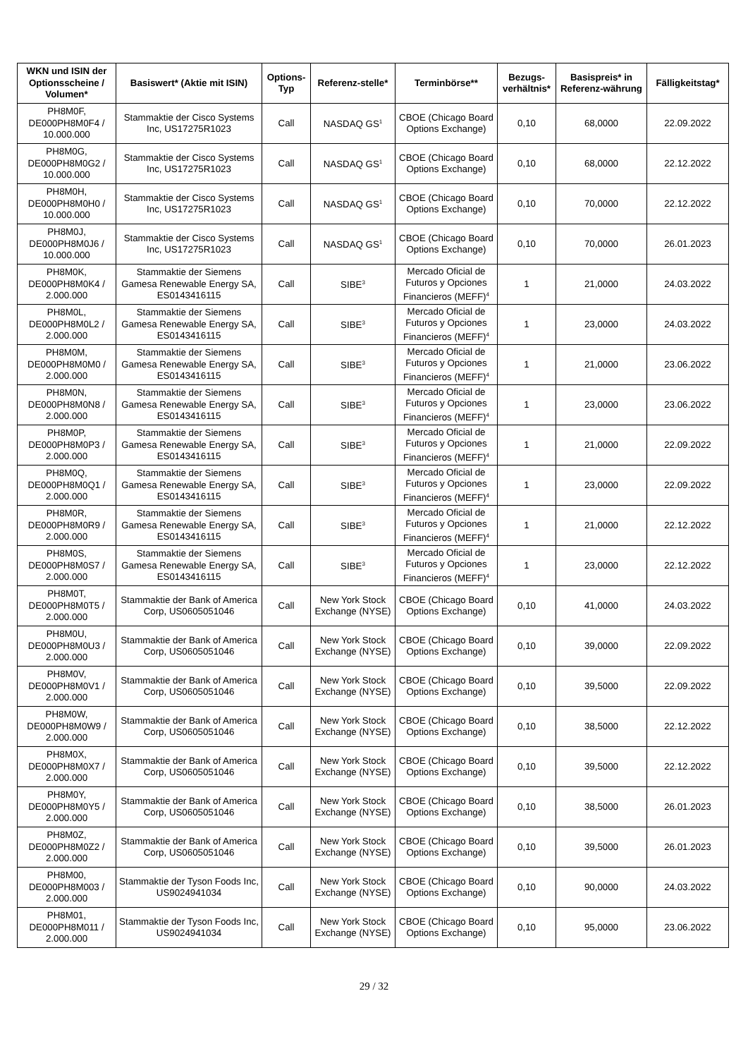| WKN und ISIN der Optionsscheine / Volumen* | Basiswert* (Aktie mit ISIN) | Options-Typ | Referenz-stelle* | Terminbörse** | Bezugs-verhältnis* | Basispreis* in Referenz-währung | Fälligkeitstag* |
| --- | --- | --- | --- | --- | --- | --- | --- |
| PH8M0F, DE000PH8M0F4 / 10.000.000 | Stammaktie der Cisco Systems Inc, US17275R1023 | Call | NASDAQ GS<sup>1</sup> | CBOE (Chicago Board Options Exchange) | 0,10 | 68,0000 | 22.09.2022 |
| PH8M0G, DE000PH8M0G2 / 10.000.000 | Stammaktie der Cisco Systems Inc, US17275R1023 | Call | NASDAQ GS<sup>1</sup> | CBOE (Chicago Board Options Exchange) | 0,10 | 68,0000 | 22.12.2022 |
| PH8M0H, DE000PH8M0H0 / 10.000.000 | Stammaktie der Cisco Systems Inc, US17275R1023 | Call | NASDAQ GS<sup>1</sup> | CBOE (Chicago Board Options Exchange) | 0,10 | 70,0000 | 22.12.2022 |
| PH8M0J, DE000PH8M0J6 / 10.000.000 | Stammaktie der Cisco Systems Inc, US17275R1023 | Call | NASDAQ GS<sup>1</sup> | CBOE (Chicago Board Options Exchange) | 0,10 | 70,0000 | 26.01.2023 |
| PH8M0K, DE000PH8M0K4 / 2.000.000 | Stammaktie der Siemens Gamesa Renewable Energy SA, ES0143416115 | Call | SIBE<sup>3</sup> | Mercado Oficial de Futuros y Opciones Financieros (MEFF)<sup>4</sup> | 1 | 21,0000 | 24.03.2022 |
| PH8M0L, DE000PH8M0L2 / 2.000.000 | Stammaktie der Siemens Gamesa Renewable Energy SA, ES0143416115 | Call | SIBE<sup>3</sup> | Mercado Oficial de Futuros y Opciones Financieros (MEFF)<sup>4</sup> | 1 | 23,0000 | 24.03.2022 |
| PH8M0M, DE000PH8M0M0 / 2.000.000 | Stammaktie der Siemens Gamesa Renewable Energy SA, ES0143416115 | Call | SIBE<sup>3</sup> | Mercado Oficial de Futuros y Opciones Financieros (MEFF)<sup>4</sup> | 1 | 21,0000 | 23.06.2022 |
| PH8M0N, DE000PH8M0N8 / 2.000.000 | Stammaktie der Siemens Gamesa Renewable Energy SA, ES0143416115 | Call | SIBE<sup>3</sup> | Mercado Oficial de Futuros y Opciones Financieros (MEFF)<sup>4</sup> | 1 | 23,0000 | 23.06.2022 |
| PH8M0P, DE000PH8M0P3 / 2.000.000 | Stammaktie der Siemens Gamesa Renewable Energy SA, ES0143416115 | Call | SIBE<sup>3</sup> | Mercado Oficial de Futuros y Opciones Financieros (MEFF)<sup>4</sup> | 1 | 21,0000 | 22.09.2022 |
| PH8M0Q, DE000PH8M0Q1 / 2.000.000 | Stammaktie der Siemens Gamesa Renewable Energy SA, ES0143416115 | Call | SIBE<sup>3</sup> | Mercado Oficial de Futuros y Opciones Financieros (MEFF)<sup>4</sup> | 1 | 23,0000 | 22.09.2022 |
| PH8M0R, DE000PH8M0R9 / 2.000.000 | Stammaktie der Siemens Gamesa Renewable Energy SA, ES0143416115 | Call | SIBE<sup>3</sup> | Mercado Oficial de Futuros y Opciones Financieros (MEFF)<sup>4</sup> | 1 | 21,0000 | 22.12.2022 |
| PH8M0S, DE000PH8M0S7 / 2.000.000 | Stammaktie der Siemens Gamesa Renewable Energy SA, ES0143416115 | Call | SIBE<sup>3</sup> | Mercado Oficial de Futuros y Opciones Financieros (MEFF)<sup>4</sup> | 1 | 23,0000 | 22.12.2022 |
| PH8M0T, DE000PH8M0T5 / 2.000.000 | Stammaktie der Bank of America Corp, US0605051046 | Call | New York Stock Exchange (NYSE) | CBOE (Chicago Board Options Exchange) | 0,10 | 41,0000 | 24.03.2022 |
| PH8M0U, DE000PH8M0U3 / 2.000.000 | Stammaktie der Bank of America Corp, US0605051046 | Call | New York Stock Exchange (NYSE) | CBOE (Chicago Board Options Exchange) | 0,10 | 39,0000 | 22.09.2022 |
| PH8M0V, DE000PH8M0V1 / 2.000.000 | Stammaktie der Bank of America Corp, US0605051046 | Call | New York Stock Exchange (NYSE) | CBOE (Chicago Board Options Exchange) | 0,10 | 39,5000 | 22.09.2022 |
| PH8M0W, DE000PH8M0W9 / 2.000.000 | Stammaktie der Bank of America Corp, US0605051046 | Call | New York Stock Exchange (NYSE) | CBOE (Chicago Board Options Exchange) | 0,10 | 38,5000 | 22.12.2022 |
| PH8M0X, DE000PH8M0X7 / 2.000.000 | Stammaktie der Bank of America Corp, US0605051046 | Call | New York Stock Exchange (NYSE) | CBOE (Chicago Board Options Exchange) | 0,10 | 39,5000 | 22.12.2022 |
| PH8M0Y, DE000PH8M0Y5 / 2.000.000 | Stammaktie der Bank of America Corp, US0605051046 | Call | New York Stock Exchange (NYSE) | CBOE (Chicago Board Options Exchange) | 0,10 | 38,5000 | 26.01.2023 |
| PH8M0Z, DE000PH8M0Z2 / 2.000.000 | Stammaktie der Bank of America Corp, US0605051046 | Call | New York Stock Exchange (NYSE) | CBOE (Chicago Board Options Exchange) | 0,10 | 39,5000 | 26.01.2023 |
| PH8M00, DE000PH8M003 / 2.000.000 | Stammaktie der Tyson Foods Inc, US9024941034 | Call | New York Stock Exchange (NYSE) | CBOE (Chicago Board Options Exchange) | 0,10 | 90,0000 | 24.03.2022 |
| PH8M01, DE000PH8M011 / 2.000.000 | Stammaktie der Tyson Foods Inc, US9024941034 | Call | New York Stock Exchange (NYSE) | CBOE (Chicago Board Options Exchange) | 0,10 | 95,0000 | 23.06.2022 |
29 / 32